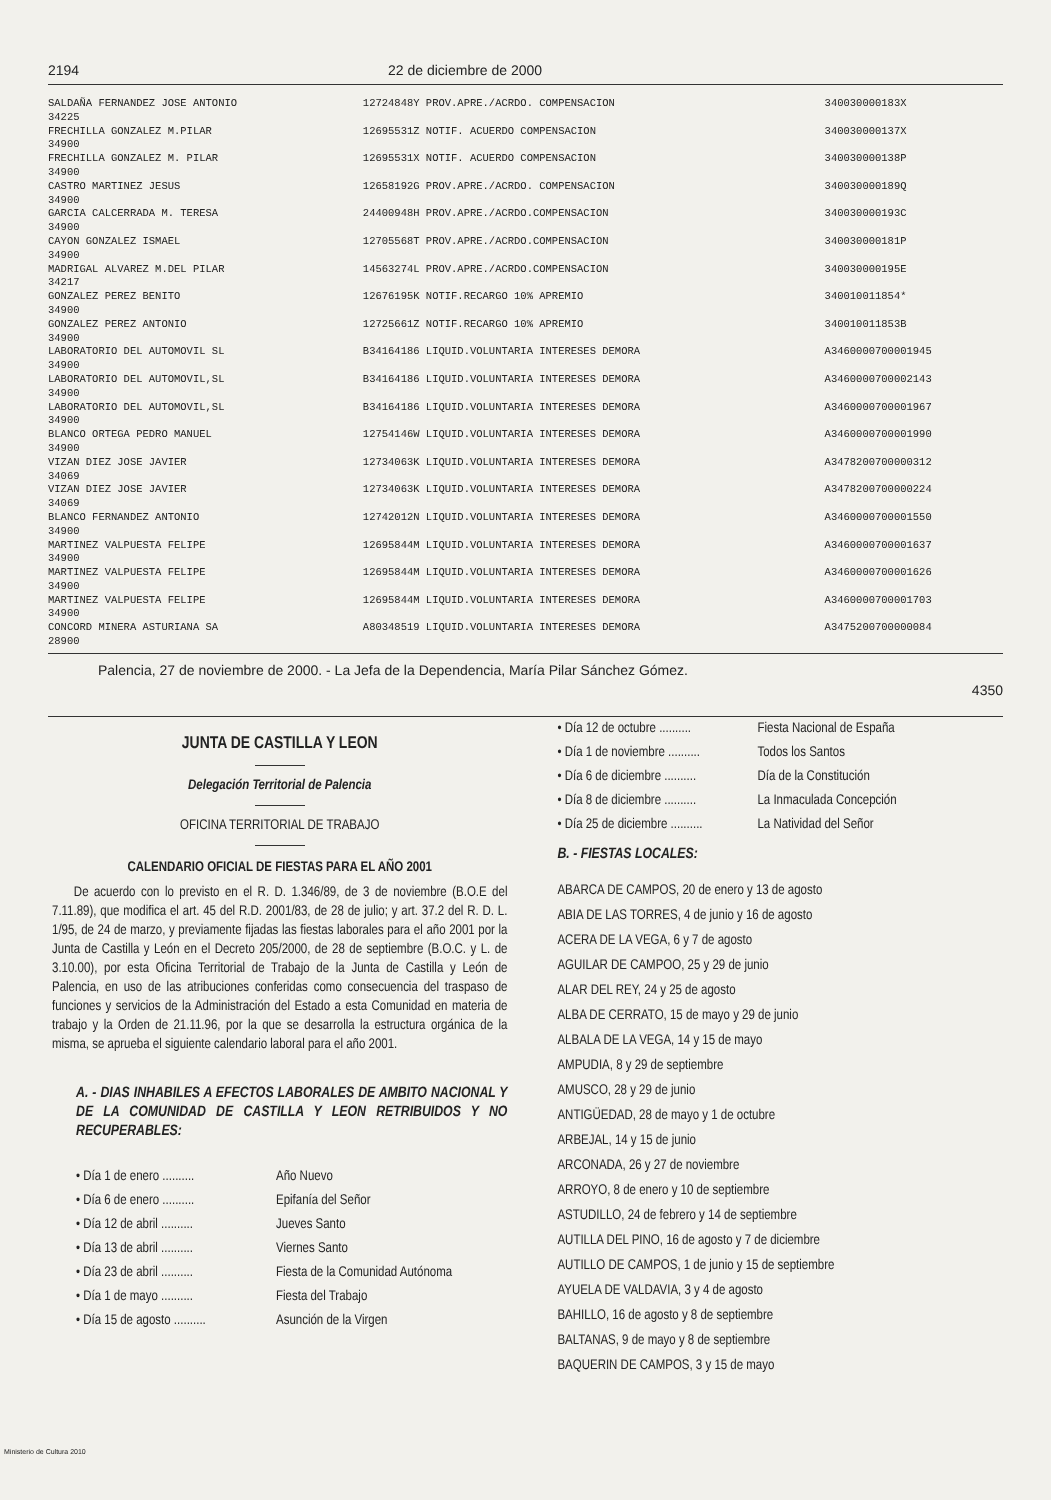2194 22 de diciembre de 2000
| SALDAÑA FERNANDEZ JOSE ANTONIO 34225 | 12724848Y PROV.APRE./ACRDO. COMPENSACION | 340030000183X |
| FRECHILLA GONZALEZ M.PILAR 34900 | 12695531Z NOTIF. ACUERDO COMPENSACION | 340030000137X |
| FRECHILLA GONZALEZ M. PILAR 34900 | 12695531X NOTIF. ACUERDO COMPENSACION | 340030000138P |
| CASTRO MARTINEZ JESUS 34900 | 12658192G PROV.APRE./ACRDO. COMPENSACION | 340030000189Q |
| GARCIA CALCERRADA M. TERESA 34900 | 24400948H PROV.APRE./ACRDO.COMPENSACION | 340030000193C |
| CAYON GONZALEZ ISMAEL 34900 | 12705568T PROV.APRE./ACRDO.COMPENSACION | 340030000181P |
| MADRIGAL ALVAREZ M.DEL PILAR 34217 | 14563274L PROV.APRE./ACRDO.COMPENSACION | 340030000195E |
| GONZALEZ PEREZ BENITO 34900 | 12676195K NOTIF.RECARGO 10% APREMIO | 340010011854* |
| GONZALEZ PEREZ ANTONIO 34900 | 12725661Z NOTIF.RECARGO 10% APREMIO | 340010011853B |
| LABORATORIO DEL AUTOMOVIL SL 34900 | B34164186 LIQUID.VOLUNTARIA INTERESES DEMORA | A3460000700001945 |
| LABORATORIO DEL AUTOMOVIL,SL 34900 | B34164186 LIQUID.VOLUNTARIA INTERESES DEMORA | A3460000700002143 |
| LABORATORIO DEL AUTOMOVIL,SL 34900 | B34164186 LIQUID.VOLUNTARIA INTERESES DEMORA | A3460000700001967 |
| BLANCO ORTEGA PEDRO MANUEL 34900 | 12754146W LIQUID.VOLUNTARIA INTERESES DEMORA | A3460000700001990 |
| VIZAN DIEZ JOSE JAVIER 34069 | 12734063K LIQUID.VOLUNTARIA INTERESES DEMORA | A3478200700000312 |
| VIZAN DIEZ JOSE JAVIER 34069 | 12734063K LIQUID.VOLUNTARIA INTERESES DEMORA | A3478200700000224 |
| BLANCO FERNANDEZ ANTONIO 34900 | 12742012N LIQUID.VOLUNTARIA INTERESES DEMORA | A3460000700001550 |
| MARTINEZ VALPUESTA FELIPE 34900 | 12695844M LIQUID.VOLUNTARIA INTERESES DEMORA | A3460000700001637 |
| MARTINEZ VALPUESTA FELIPE 34900 | 12695844M LIQUID.VOLUNTARIA INTERESES DEMORA | A3460000700001626 |
| MARTINEZ VALPUESTA FELIPE 34900 | 12695844M LIQUID.VOLUNTARIA INTERESES DEMORA | A3460000700001703 |
| CONCORD MINERA ASTURIANA SA 28900 | A80348519 LIQUID.VOLUNTARIA INTERESES DEMORA | A3475200700000084 |
Palencia, 27 de noviembre de 2000. - La Jefa de la Dependencia, María Pilar Sánchez Gómez.
4350
JUNTA DE CASTILLA Y LEON
Delegación Territorial de Palencia
OFICINA TERRITORIAL DE TRABAJO
CALENDARIO OFICIAL DE FIESTAS PARA EL AÑO 2001
De acuerdo con lo previsto en el R. D. 1.346/89, de 3 de noviembre (B.O.E del 7.11.89), que modifica el art. 45 del R.D. 2001/83, de 28 de julio; y art. 37.2 del R. D. L. 1/95, de 24 de marzo, y previamente fijadas las fiestas laborales para el año 2001 por la Junta de Castilla y León en el Decreto 205/2000, de 28 de septiembre (B.O.C. y L. de 3.10.00), por esta Oficina Territorial de Trabajo de la Junta de Castilla y León de Palencia, en uso de las atribuciones conferidas como consecuencia del traspaso de funciones y servicios de la Administración del Estado a esta Comunidad en materia de trabajo y la Orden de 21.11.96, por la que se desarrolla la estructura orgánica de la misma, se aprueba el siguiente calendario laboral para el año 2001.
A. - DIAS INHABILES A EFECTOS LABORALES DE AMBITO NACIONAL Y DE LA COMUNIDAD DE CASTILLA Y LEON RETRIBUIDOS Y NO RECUPERABLES:
| • Día 1 de enero .......... | Año Nuevo |
| • Día 6 de enero .......... | Epifanía del Señor |
| • Día 12 de abril .......... | Jueves Santo |
| • Día 13 de abril .......... | Viernes Santo |
| • Día 23 de abril .......... | Fiesta de la Comunidad Autónoma |
| • Día 1 de mayo .......... | Fiesta del Trabajo |
| • Día 15 de agosto .......... | Asunción de la Virgen |
| • Día 12 de octubre .......... | Fiesta Nacional de España |
| • Día 1 de noviembre .......... | Todos los Santos |
| • Día 6 de diciembre .......... | Día de la Constitución |
| • Día 8 de diciembre .......... | La Inmaculada Concepción |
| • Día 25 de diciembre .......... | La Natividad del Señor |
B. - FIESTAS LOCALES:
ABARCA DE CAMPOS, 20 de enero y 13 de agosto
ABIA DE LAS TORRES, 4 de junio y 16 de agosto
ACERA DE LA VEGA, 6 y 7 de agosto
AGUILAR DE CAMPOO, 25 y 29 de junio
ALAR DEL REY, 24 y 25 de agosto
ALBA DE CERRATO, 15 de mayo y 29 de junio
ALBALA DE LA VEGA, 14 y 15 de mayo
AMPUDIA, 8 y 29 de septiembre
AMUSCO, 28 y 29 de junio
ANTIGÜEDAD, 28 de mayo y 1 de octubre
ARBEJAL, 14 y 15 de junio
ARCONADA, 26 y 27 de noviembre
ARROYO, 8 de enero y 10 de septiembre
ASTUDILLO, 24 de febrero y 14 de septiembre
AUTILLA DEL PINO, 16 de agosto y 7 de diciembre
AUTILLO DE CAMPOS, 1 de junio y 15 de septiembre
AYUELA DE VALDAVIA, 3 y 4 de agosto
BAHILLO, 16 de agosto y 8 de septiembre
BALTANAS, 9 de mayo y 8 de septiembre
BAQUERIN DE CAMPOS, 3 y 15 de mayo
Ministerio de Cultura 2010